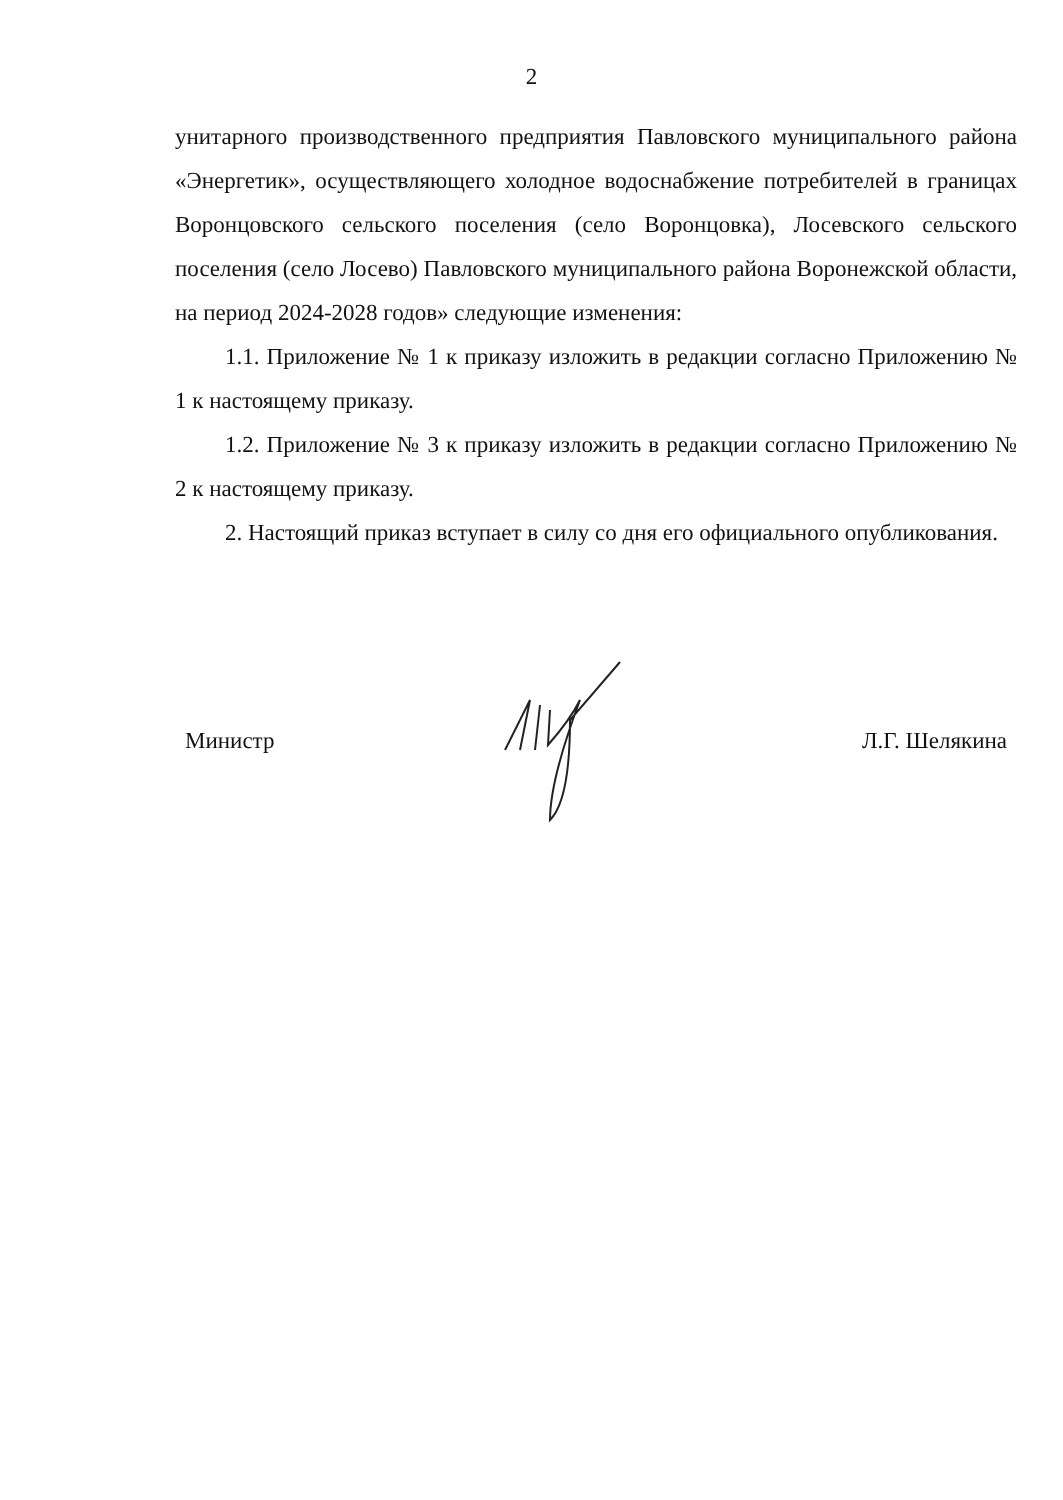2
унитарного производственного предприятия Павловского муниципального района «Энергетик», осуществляющего холодное водоснабжение потребителей в границах Воронцовского сельского поселения (село Воронцовка), Лосевского сельского поселения (село Лосево) Павловского муниципального района Воронежской области, на период 2024-2028 годов» следующие изменения:
1.1. Приложение № 1 к приказу изложить в редакции согласно Приложению № 1 к настоящему приказу.
1.2. Приложение № 3 к приказу изложить в редакции согласно Приложению № 2 к настоящему приказу.
2. Настоящий приказ вступает в силу со дня его официального опубликования.
Министр Л.Г. Шелякина